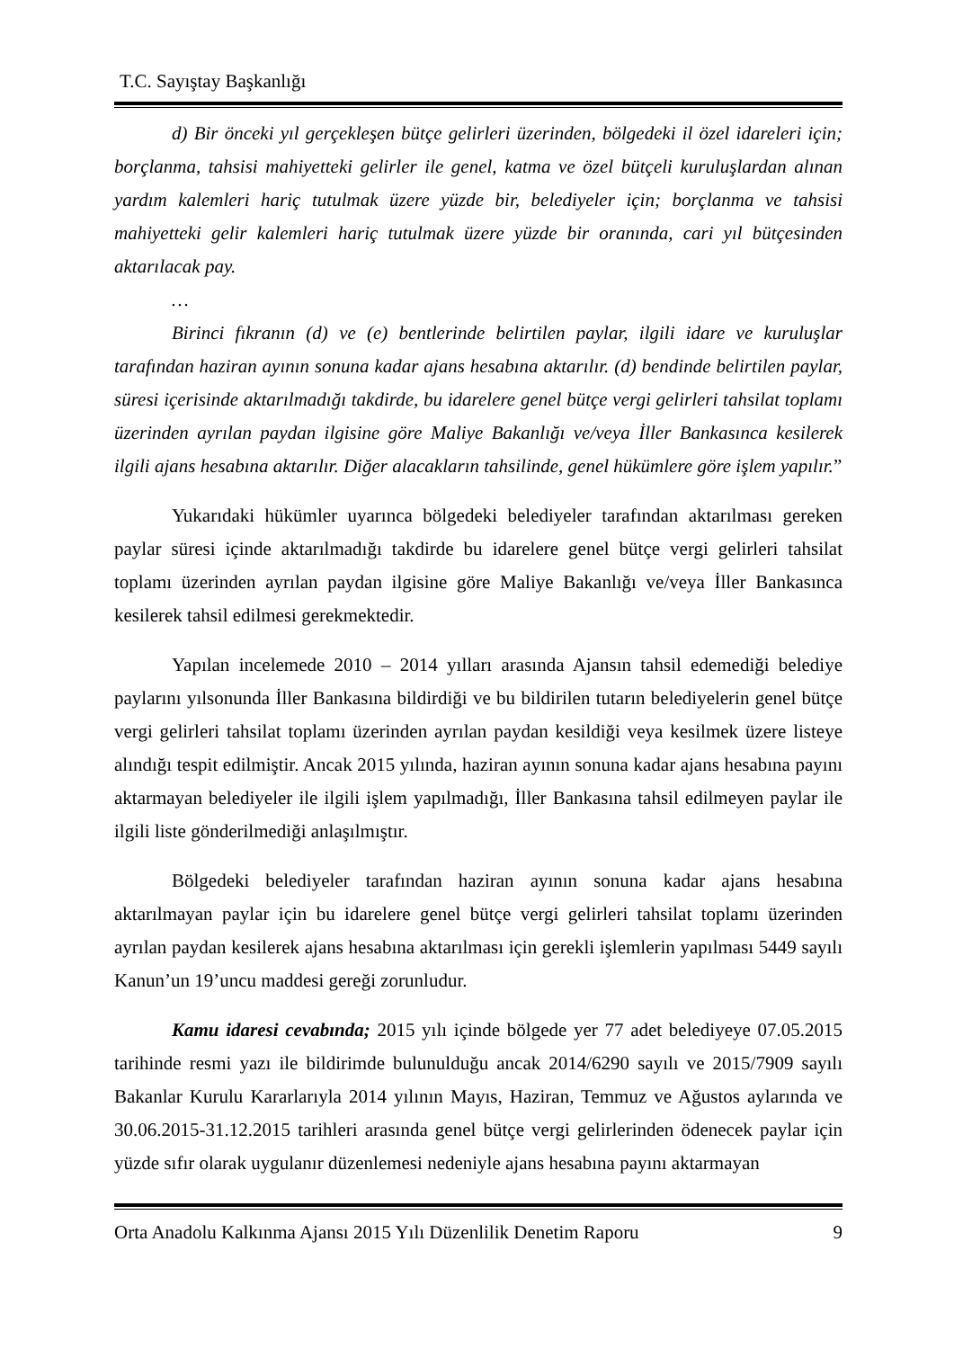T.C. Sayıştay Başkanlığı
d) Bir önceki yıl gerçekleşen bütçe gelirleri üzerinden, bölgedeki il özel idareleri için; borçlanma, tahsisi mahiyetteki gelirler ile genel, katma ve özel bütçeli kuruluşlardan alınan yardım kalemleri hariç tutulmak üzere yüzde bir, belediyeler için; borçlanma ve tahsisi mahiyetteki gelir kalemleri hariç tutulmak üzere yüzde bir oranında, cari yıl bütçesinden aktarılacak pay.
…
Birinci fıkranın (d) ve (e) bentlerinde belirtilen paylar, ilgili idare ve kuruluşlar tarafından haziran ayının sonuna kadar ajans hesabına aktarılır. (d) bendinde belirtilen paylar, süresi içerisinde aktarılmadığı takdirde, bu idarelere genel bütçe vergi gelirleri tahsilat toplamı üzerinden ayrılan paydan ilgisine göre Maliye Bakanlığı ve/veya İller Bankasınca kesilerek ilgili ajans hesabına aktarılır. Diğer alacakların tahsilinde, genel hükümlere göre işlem yapılır.”
Yukarıdaki hükümler uyarınca bölgedeki belediyeler tarafından aktarılması gereken paylar süresi içinde aktarılmadığı takdirde bu idarelere genel bütçe vergi gelirleri tahsilat toplamı üzerinden ayrılan paydan ilgisine göre Maliye Bakanlığı ve/veya İller Bankasınca kesilerek tahsil edilmesi gerekmektedir.
Yapılan incelemede 2010 – 2014 yılları arasında Ajansın tahsil edemediği belediye paylarını yılsonunda İller Bankasına bildirdiği ve bu bildirilen tutarın belediyelerin genel bütçe vergi gelirleri tahsilat toplamı üzerinden ayrılan paydan kesildiği veya kesilmek üzere listeye alındığı tespit edilmiştir. Ancak 2015 yılında, haziran ayının sonuna kadar ajans hesabına payını aktarmayan belediyeler ile ilgili işlem yapılmadığı, İller Bankasına tahsil edilmeyen paylar ile ilgili liste gönderilmediği anlaşılmıştır.
Bölgedeki belediyeler tarafından haziran ayının sonuna kadar ajans hesabına aktarılmayan paylar için bu idarelere genel bütçe vergi gelirleri tahsilat toplamı üzerinden ayrılan paydan kesilerek ajans hesabına aktarılması için gerekli işlemlerin yapılması 5449 sayılı Kanun’un 19’uncu maddesi gereği zorunludur.
Kamu idaresi cevabında; 2015 yılı içinde bölgede yer 77 adet belediyeye 07.05.2015 tarihinde resmi yazı ile bildirimde bulunulduğu ancak 2014/6290 sayılı ve 2015/7909 sayılı Bakanlar Kurulu Kararlarıyla 2014 yılının Mayıs, Haziran, Temmuz ve Ağustos aylarında ve 30.06.2015-31.12.2015 tarihleri arasında genel bütçe vergi gelirlerinden ödenecek paylar için yüzde sıfır olarak uygulanır düzenlemesi nedeniyle ajans hesabına payını aktarmayan
Orta Anadolu Kalkınma Ajansı 2015 Yılı Düzenlilik Denetim Raporu 9